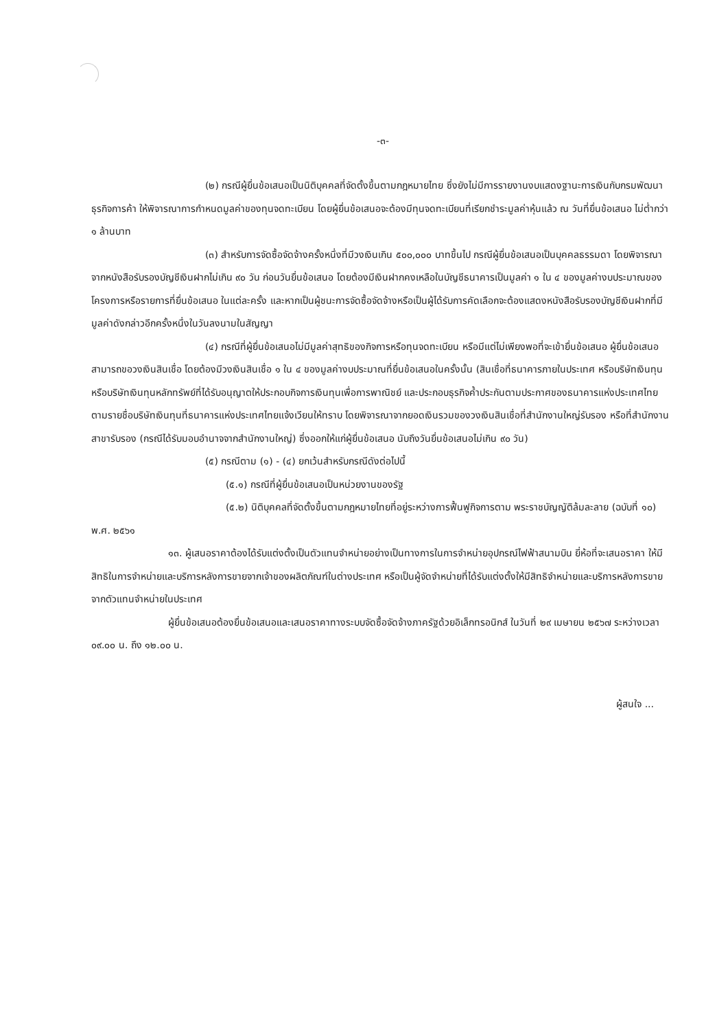-๓-
(๒) กรณีผู้ยื่นข้อเสนอเป็นนิติบุคคลที่จัดตั้งขึ้นตามกฎหมายไทย ซึ่งยังไม่มีการรายงานงบแสดงฐานะการเงินกับกรมพัฒนาธุรกิจการค้า ให้พิจารณาการกำหนดมูลค่าของทุนจดทะเบียน โดยผู้ยื่นข้อเสนอจะต้องมีทุนจดทะเบียนที่เรียกชำระมูลค่าหุ้นแล้ว ณ วันที่ยื่นข้อเสนอ ไม่ต่ำกว่า ๑ ล้านบาท
(๓) สำหรับการจัดซื้อจัดจ้างครั้งหนึ่งที่มีวงเงินเกิน ๕๐๐,๐๐๐ บาทขึ้นไป กรณีผู้ยื่นข้อเสนอเป็นบุคคลธรรมดา โดยพิจารณาจากหนังสือรับรองบัญชีเงินฝากไม่เกิน ๙๐ วัน ก่อนวันยื่นข้อเสนอ โดยต้องมีเงินฝากคงเหลือในบัญชีธนาคารเป็นมูลค่า ๑ ใน ๔ ของมูลค่างบประมาณของโครงการหรือรายการที่ยื่นข้อเสนอ ในแต่ละครั้ง และหากเป็นผู้ชนะการจัดซื้อจัดจ้างหรือเป็นผู้ได้รับการคัดเลือกจะต้องแสดงหนังสือรับรองบัญชีเงินฝากที่มีมูลค่าดังกล่าวอีกครั้งหนึ่งในวันลงนามในสัญญา
(๔) กรณีที่ผู้ยื่นข้อเสนอไม่มีมูลค่าสุทธิของกิจการหรือทุนจดทะเบียน หรือมีแต่ไม่เพียงพอที่จะเข้ายื่นข้อเสนอ ผู้ยื่นข้อเสนอสามารถขอวงเงินสินเชื่อ โดยต้องมีวงเงินสินเชื่อ ๑ ใน ๔ ของมูลค่างบประมาณที่ยื่นข้อเสนอในครั้งนั้น (สินเชื่อที่ธนาคารภายในประเทศ หรือบริษัทเงินทุนหรือบริษัทเงินทุนหลักทรัพย์ที่ได้รับอนุญาตให้ประกอบกิจการเงินทุนเพื่อการพาณิชย์ และประกอบธุรกิจค้ำประกันตามประกาศของธนาคารแห่งประเทศไทย ตามรายชื่อบริษัทเงินทุนที่ธนาคารแห่งประเทศไทยแจ้งเวียนให้ทราบ โดยพิจารณาจากยอดเงินรวมของวงเงินสินเชื่อที่สำนักงานใหญ่รับรอง หรือที่สำนักงานสาขารับรอง (กรณีได้รับมอบอำนาจจากสำนักงานใหญ่) ซึ่งออกให้แก่ผู้ยื่นข้อเสนอ นับถึงวันยื่นข้อเสนอไม่เกิน ๙๐ วัน)
(๕) กรณีตาม (๑) - (๔) ยกเว้นสำหรับกรณีดังต่อไปนี้
(๕.๑) กรณีที่ผู้ยื่นข้อเสนอเป็นหน่วยงานของรัฐ
(๕.๒) นิติบุคคลที่จัดตั้งขึ้นตามกฎหมายไทยที่อยู่ระหว่างการฟื้นฟูกิจการตาม พระราชบัญญัติล้มละลาย (ฉบับที่ ๑๐) พ.ศ. ๒๕๖๑
๑๓. ผู้เสนอราคาต้องได้รับแต่งตั้งเป็นตัวแทนจำหน่ายอย่างเป็นทางการในการจำหน่ายอุปกรณ์ไฟฟ้าสนามบิน ยี่ห้อที่จะเสนอราคา ให้มีสิทธิในการจำหน่ายและบริการหลังการขายจากเจ้าของผลิตภัณฑ์ในต่างประเทศ หรือเป็นผู้จัดจำหน่ายที่ได้รับแต่งตั้งให้มีสิทธิจำหน่ายและบริการหลังการขายจากตัวแทนจำหน่ายในประเทศ
ผู้ยื่นข้อเสนอต้องยื่นข้อเสนอและเสนอราคาทางระบบจัดซื้อจัดจ้างภาครัฐด้วยอิเล็กทรอนิกส์ ในวันที่ ๒๙ เมษายน ๒๕๖๗ ระหว่างเวลา ๐๙.๐๐ น. ถึง ๑๒.๐๐ น.
ผู้สนใจ ...